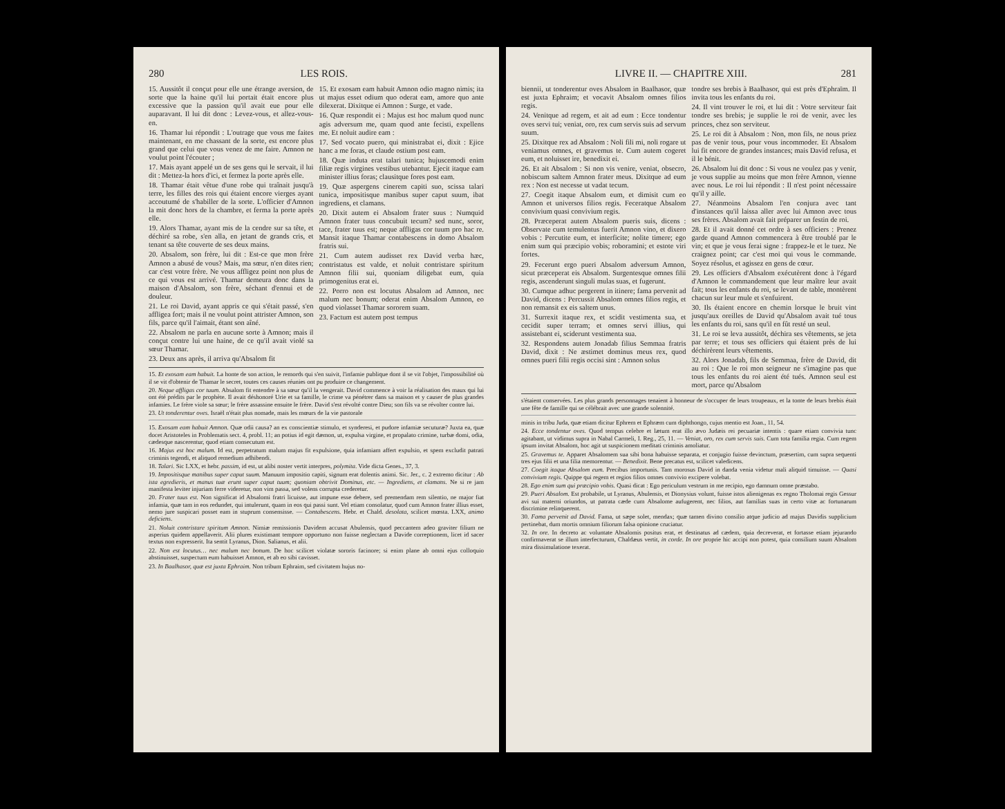280 LES ROIS.
15. Aussitôt il conçut pour elle une étrange aversion, de sorte que la haine qu'il lui portait était encore plus excessive que la passion qu'il avait eue pour elle auparavant. Il lui dit donc : Levez-vous, et allez-vous-en.
16. Thamar lui répondit : L'outrage que vous me faites maintenant, en me chassant de la sorte, est encore plus grand que celui que vous venez de me faire. Amnon ne voulut point l'écouter ;
17. Mais ayant appelé un de ses gens qui le servait, il lui dit : Mettez-la hors d'ici, et fermez la porte après elle.
18. Thamar était vêtue d'une robe qui traînait jusqu'à terre, les filles des rois qui étaient encore vierges ayant accoutumé de s'habiller de la sorte. L'officier d'Amnon la mit donc hors de la chambre, et ferma la porte après elle.
19. Alors Thamar, ayant mis de la cendre sur sa tête, et déchiré sa robe, s'en alla, en jetant de grands cris, et tenant sa tête couverte de ses deux mains.
20. Absalom, son frère, lui dit : Est-ce que mon frère Amnon a abusé de vous? Mais, ma sœur, n'en dites rien; car c'est votre frère. Ne vous affligez point non plus de ce qui vous est arrivé. Thamar demeura donc dans la maison d'Absalom, son frère, séchant d'ennui et de douleur.
21. Le roi David, ayant appris ce qui s'était passé, s'en affligea fort; mais il ne voulut point attrister Amnon, son fils, parce qu'il l'aimait, étant son aîné.
22. Absalom ne parla en aucune sorte à Amnon; mais il conçut contre lui une haine, de ce qu'il avait violé sa sœur Thamar.
23. Deux ans après, il arriva qu'Absalom fit
15. Et exosam eam habuit Amnon odio magno nimis; ita ut majus esset odium quo oderat eam, amore quo ante dilexerat. Dixitque ei Amnon : Surge, et vade.
16. Quæ respondit ei : Majus est hoc malum quod nunc agis adversum me, quam quod ante fecisti, expellens me. Et noluit audire eam :
17. Sed vocato puero, qui ministrabat ei, dixit : Ejice hanc a me foras, et claude ostium post eam.
18. Quæ induta erat talari tunica; hujuscemodi enim filiæ regis virgines vestibus utebantur. Ejecit itaque eam minister illius foras; clausitque fores post eam.
19. Quæ aspergens cinerem capiti suo, scissa talari tunica, impositisque manibus super caput suum, ibat ingrediens, et clamans.
20. Dixit autem ei Absalom frater suus : Numquid Amnon frater tuus concubuit tecum? sed nunc, soror, tace, frater tuus est; neque affligas cor tuum pro hac re. Mansit itaque Thamar contabescens in domo Absalom fratris sui.
21. Cum autem audisset rex David verba hæc, contristatus est valde, et noluit contristare spiritum Amnon filii sui, quoniam diligebat eum, quia primogenitus erat ei.
22. Porro non est locutus Absalom ad Amnon, nec malum nec bonum; oderat enim Absalom Amnon, eo quod violasset Thamar sororem suam.
23. Factum est autem post tempus
15. Et exosam eam habuit. La honte de son action, le remords qui s'en suivit, l'infamie publique dont il se vit l'objet, l'impossibilité où il se vit d'obtenir de Thamar le secret, toutes ces causes réunies ont pu produire ce changement.
20. Neque affligas cor tuum. Absalom fit entendre à sa sœur qu'il la vengerait. David commence à voir la réalisation des maux qui lui ont été prédits par le prophète. Il avait déshonoré Urie et sa famille, le crime va pénétrer dans sa maison et y causer de plus grandes infamies. Le frère viole sa sœur; le frère assassine ensuite le frère. David s'est révolté contre Dieu; son fils va se révolter contre lui.
23. Ut tonderentur oves. Israël n'était plus nomade, mais les mœurs de la vie pastorale
15. Exosam eam habuit Amnon. Quæ odii causa? an ex conscientiæ stimulo, et synderesi, et pudore infamiæ secuturæ? Juxta ea, quæ docet Aristoteles in Problematis sect. 4, probl. 11; an potius id egit dæmon, ut, expulsa virgine, et propalato crimine, turbæ domi, odia, cædesque nascerentur, quod etiam consecutum est.
16. Majus est hoc malum. Id est, perpetratum malum majus fit expulsione, quia infamiam affert expulsio, et spem excludit patrati criminis tegendi, et aliquod remedium adhibendi.
18. Talari. Sic LXX, et hebr. passim, id est, ut alibi noster vertit interpres, polymita. Vide dicta Genes., 37, 3.
19. Impositisque manibus super caput suum. Manuum impositio capiti, signum erat dolentis animi. Sic. Jer., c. 2 extremo dicitur : Ab ista egredieris, et manus tuæ erunt super caput tuum; quoniam obtrivit Dominus, etc. — Ingrediens, et clamans. Ne si re jam manifesta leviter injuriam ferre videretur, non vim passa, sed volens corrupta crederetur.
20. Frater tuus est. Non significat id Absalomi fratri licuisse, aut impune esse debere, sed premendam rem silentio, ne major fiat infamia, quæ tam in eos redundet, qui intulerunt, quam in eos qui passi sunt. Vel etiam consolatur, quod cum Amnon frater illius esset, nemo jure suspicari posset eam in stuprum consensisse. — Contabescens. Hebr. et Chald. desolata, scilicet mœsta. LXX, animo deficiens.
21. Noluit contristare spiritum Amnon. Nimiæ remissionis Davidem accusat Abulensis, quod peccantem adeo graviter filium ne asperius quidem appellaverit. Alii plures existimant tempore opportuno non fuisse neglectam a Davide correptionem, licet id sacer textus non expresserit. Ita sentit Lyranus, Dion. Salianus, et alii.
22. Non est locutus… nec malum nec bonum. De hoc scilicet violatæ sororis facinore; si enim plane ab omni ejus colloquio abstinuisset, suspectum eum habuisset Amnon, et ab eo sibi cavisset.
23. In Baalhasor, quæ est juxta Ephraim. Non tribum Ephraim, sed civitatem hujus no-
LIVRE II. — CHAPITRE XIII. 281
biennii, ut tonderentur oves Absalom in Baalhasor, quæ est juxta Ephraim; et vocavit Absalom omnes filios regis.
24. Venitque ad regem, et ait ad eum : Ecce tondentur oves servi tui; veniat, oro, rex cum servis suis ad servum suum.
25. Dixitque rex ad Absalom : Noli fili mi, noli rogare ut veniamus omnes, et gravemus te. Cum autem cogeret eum, et noluisset ire, benedixit ei.
26. Et ait Absalom : Si non vis venire, veniat, obsecro, nobiscum saltem Amnon frater meus. Dixitque ad eum rex : Non est necesse ut vadat tecum.
27. Coegit itaque Absalom eum, et dimisit cum eo Amnon et universos filios regis. Feceratque Absalom convivium quasi convivium regis.
28. Præceperat autem Absalom pueris suis, dicens : Observate cum temulentus fuerit Amnon vino, et dixero vobis : Percutite eum, et interficite; nolite timere; ego enim sum qui præcipio vobis; roboramini; et estote viri fortes.
29. Fecerunt ergo pueri Absalom adversum Amnon, sicut præceperat eis Absalom. Surgentesque omnes filii regis, ascenderunt singuli mulas suas, et fugerunt.
30. Cumque adhuc pergerent in itinere; fama pervenit ad David, dicens : Percussit Absalom omnes filios regis, et non remansit ex eis saltem unus.
31. Surrexit itaque rex, et scidit vestimenta sua, et cecidit super terram; et omnes servi illius, qui assistebant ei, sciderunt vestimenta sua.
32. Respondens autem Jonadab filius Semmaa fratris David, dixit : Ne æstimet dominus meus rex, quod omnes pueri filii regis occisi sint : Amnon solus
tondre ses brebis à Baalhasor, qui est près d'Ephraïm. Il invita tous les enfants du roi.
24. Il vint trouver le roi, et lui dit : Votre serviteur fait tondre ses brebis; je supplie le roi de venir, avec les princes, chez son serviteur.
25. Le roi dit à Absalom : Non, mon fils, ne nous priez pas de venir tous, pour vous incommoder. Et Absalom lui fit encore de grandes instances; mais David refusa, et il le bénit.
26. Absalom lui dit donc : Si vous ne voulez pas y venir, je vous supplie au moins que mon frère Amnon, vienne avec nous. Le roi lui répondit : Il n'est point nécessaire qu'il y aille.
27. Néanmoins Absalom l'en conjura avec tant d'instances qu'il laissa aller avec lui Amnon avec tous ses frères. Absalom avait fait préparer un festin de roi.
28. Et il avait donné cet ordre à ses officiers : Prenez garde quand Amnon commencera à être troublé par le vin; et que je vous ferai signe : frappez-le et le tuez. Ne craignez point; car c'est moi qui vous le commande. Soyez résolus, et agissez en gens de cœur.
29. Les officiers d'Absalom exécutèrent donc à l'égard d'Amnon le commandement que leur maître leur avait fait; tous les enfants du roi, se levant de table, montèrent chacun sur leur mule et s'enfuirent.
30. Ils étaient encore en chemin lorsque le bruit vint jusqu'aux oreilles de David qu'Absalom avait tué tous les enfants du roi, sans qu'il en fût resté un seul.
31. Le roi se leva aussitôt, déchira ses vêtements, se jeta par terre; et tous ses officiers qui étaient près de lui déchirèrent leurs vêtements.
32. Alors Jonadab, fils de Semmaa, frère de David, dit au roi : Que le roi mon seigneur ne s'imagine pas que tous les enfants du roi aient été tués. Amnon seul est mort, parce qu'Absalom
s'étaient conservées. Les plus grands personnages tenaient à honneur de s'occuper de leurs troupeaux, et la tonte de leurs brebis était une fête de famille qui se célébrait avec une grande solennité.
minis in tribu Juda, quæ etiam dicitur Ephrem et Ephræm cum diphthongo, cujus mentio est Joan., 11, 54.
24. Ecce tondentur oves. Quod tempus celebre et lætum erat illo ævo Judæis rei pecuariæ intentis : quare etiam convivia tunc agitabant, ut vidimus supra in Nabal Carmeli, I. Reg., 25, 11. — Veniat, oro, rex cum servis suis. Cum tota familia regia. Cum regem ipsum invitat Absalom, hoc agit ut suspicionem meditati criminis amoliatur.
25. Gravemus te. Apparet Absalomem sua sibi bona habuisse separata, et conjugio fuisse devinctum, præsertim, cum supra sequenti tres ejus filii et una filia memorentur. — Benedixit. Bene precatus est, scilicet valedicens.
27. Coegit itaque Absalom eum. Precibus importunis. Tam morosus David in danda venia videtur mali aliquid timuisse. — Quasi convivium regis. Quippe qui regem et regios filios omnes convivio excipere volebat.
28. Ego enim sum qui præcipio vobis. Quasi dicat : Ego periculum vestrum in me recipio, ego damnum omne præstabo.
29. Pueri Absalom. Est probabile, ut Lyranus, Abulensis, et Dionysius volunt, fuisse istos alienigenas ex regno Tholomai regis Gessur avi sui materni oriundos, ut patrata cæde cum Absalome aufugerent, nec filios, aut familias suas in certo vitæ ac fortunarum discrimine relinquerent.
30. Fama pervenit ad David. Fama, ut sæpe solet, mendax; quæ tamen divino consilio atque judicio ad majus Davidis supplicium pertinebat, dum mortis omnium filiorum falsa opinione cruciatur.
32. In ore. In decreto ac voluntate Absalomis positus erat, et destinatus ad cædem, quia decreverat, et fortasse etiam jejurando confirmaverat se illum interfecturum, Chaldæus vertit, in corde. In ore proprie hic accipi non potest, quia consilium suum Absalom mira dissimulatione texerat.